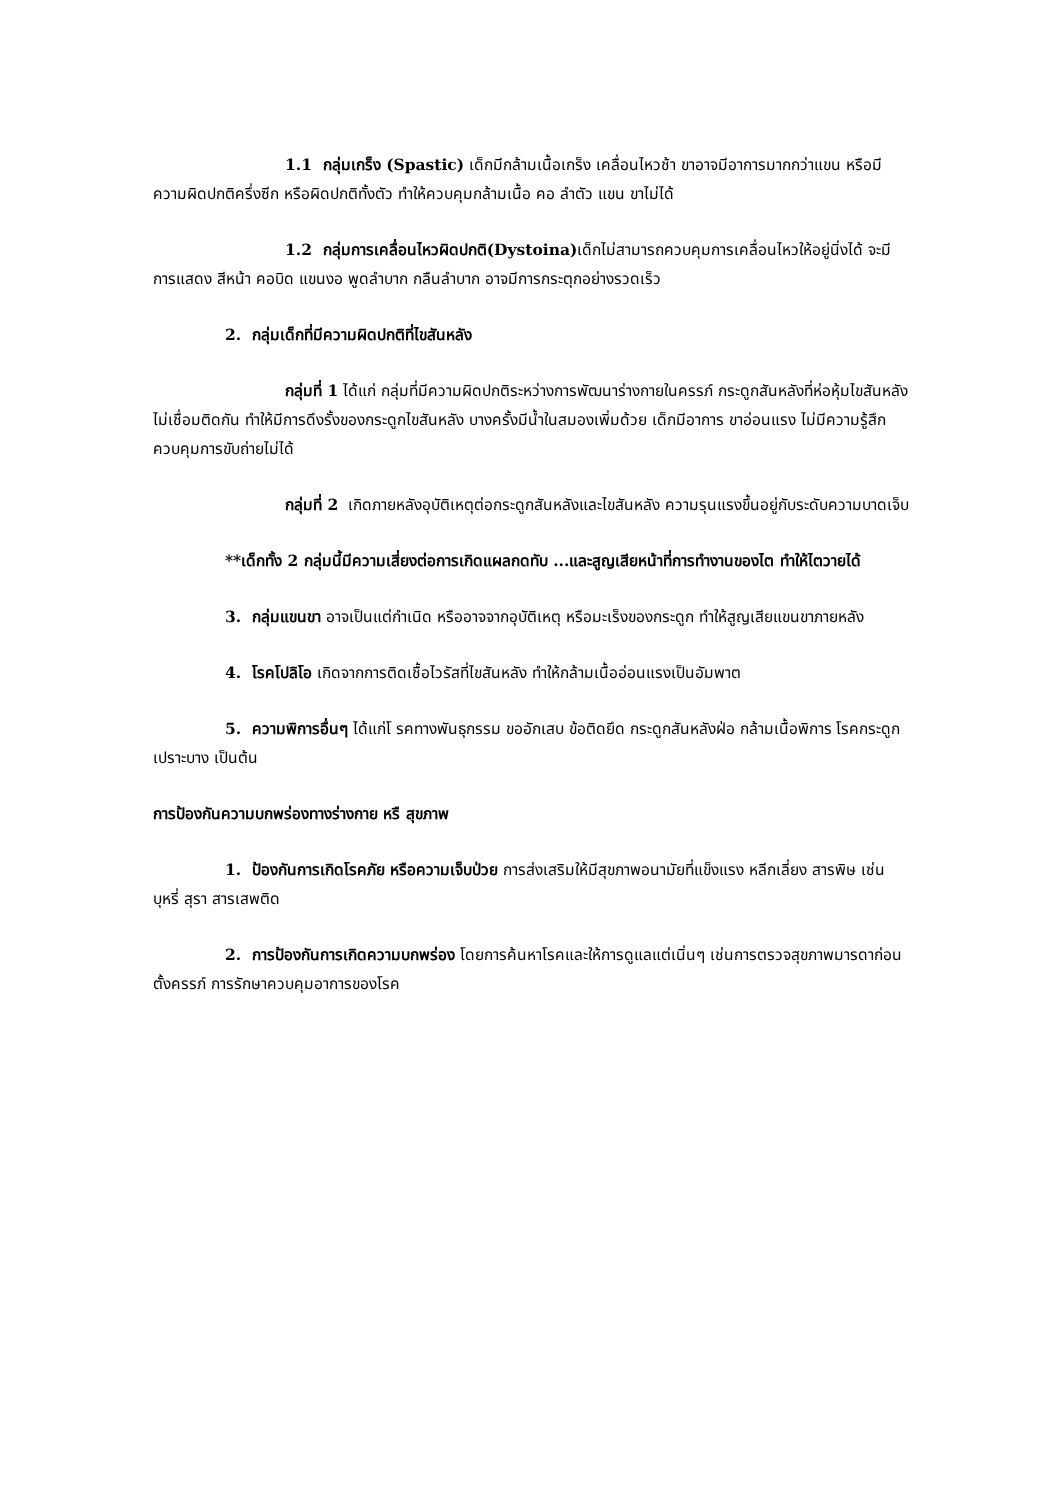1.1 กลุ่มเกร็ง (Spastic) เด็กมีกล้ามเนื้อเกร็ง เคลื่อนไหวช้า ขาอาจมีอาการมากกว่าแขน หรือมีความผิดปกติครึ่งซีก หรือผิดปกติทั้งตัว ทำให้ควบคุมกล้ามเนื้อ คอ ลำตัว แขน ขาไม่ได้
1.2 กลุ่มการเคลื่อนไหวผิดปกติ(Dystoina) เด็กไม่สามารถควบคุมการเคลื่อนไหวให้อยู่นิ่งได้ จะมีการแสดง สีหน้า คอบิด แขนงอ พูดลำบาก กลืนลำบาก อาจมีการกระตุกอย่างรวดเร็ว
2. กลุ่มเด็กที่มีความผิดปกติที่ไขสันหลัง
กลุ่มที่ 1 ได้แก่ กลุ่มที่มีความผิดปกติระหว่างการพัฒนาร่างกายในครรภ์ กระดูกสันหลังที่ห่อหุ้มไขสันหลังไม่เชื่อมติดกัน ทำให้มีการดึงรั้งของกระดูกไขสันหลัง บางครั้งมีน้ำในสมองเพิ่มด้วย เด็กมีอาการ ขาอ่อนแรง ไม่มีความรู้สึก ควบคุมการขับถ่ายไม่ได้
กลุ่มที่ 2 เกิดภายหลังอุบัติเหตุต่อกระดูกสันหลังและไขสันหลัง ความรุนแรงขึ้นอยู่กับระดับความบาดเจ็บ
**เด็กทั้ง 2 กลุ่มนี้มีความเสี่ยงต่อการเกิดแผลกดทับ ...และสูญเสียหน้าที่การทำงานของไต ทำให้ไตวายได้
3. กลุ่มแขนขา อาจเป็นแต่กำเนิด หรืออาจจากอุบัติเหตุ หรือมะเร็งของกระดูก ทำให้สูญเสียแขนขาภายหลัง
4. โรคโปลิโอ เกิดจากการติดเชื้อไวรัสที่ไขสันหลัง ทำให้กล้ามเนื้ออ่อนแรงเป็นอัมพาต
5. ความพิการอื่นๆ ได้แก่โ รคทางพันธุกรรม ขออักเสบ ข้อติดยึด กระดูกสันหลังฝ่อ กล้ามเนื้อพิการ โรคกระดูกเปราะบาง เป็นต้น
การป้องกันความบกพร่องทางร่างกาย หรื สุขภาพ
1. ป้องกันการเกิดโรคภัย หรือความเจ็บป่วย การส่งเสริมให้มีสุขภาพอนามัยที่แข็งแรง หลีกเลี่ยง สารพิษ เช่น บุหรี่ สุรา สารเสพติด
2. การป้องกันการเกิดความบกพร่อง โดยการค้นหาโรคและให้การดูแลแต่เนิ่นๆ เช่นการตรวจสุขภาพมารดาก่อนตั้งครรภ์ การรักษาควบคุมอาการของโรค